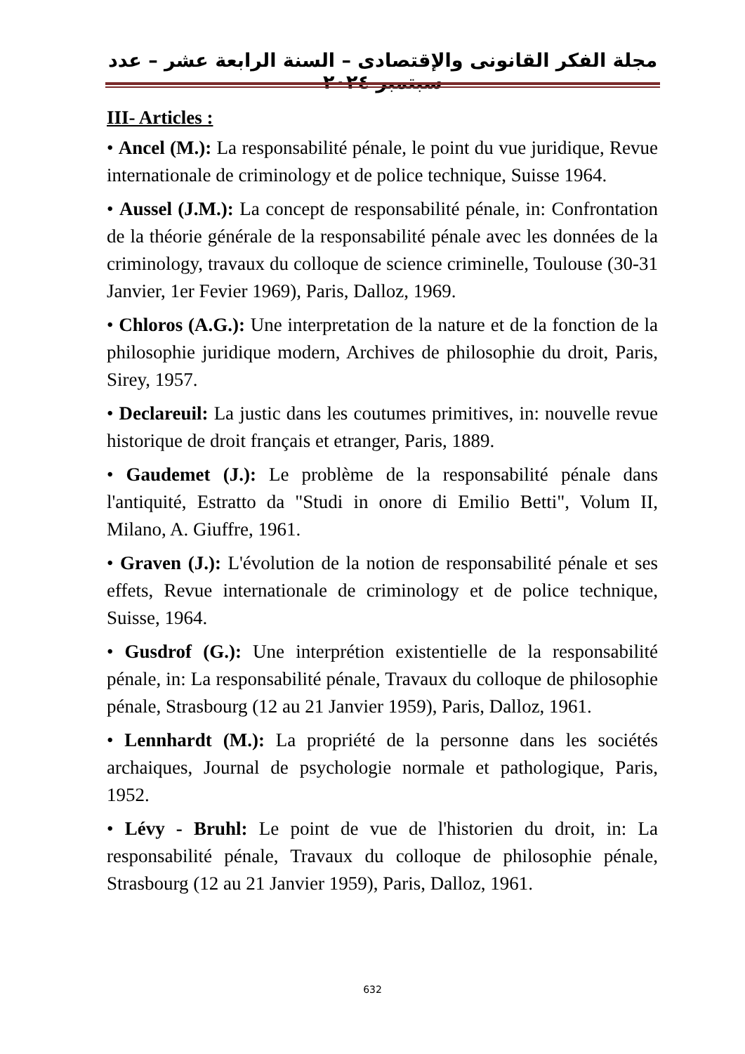مجلة الفكر القانونى والإقتصادى – السنة الرابعة عشر – عدد سبتمبر ٢٠٢٤
III- Articles :
• Ancel (M.): La responsabilité pénale, le point du vue juridique, Revue internationale de criminology et de police technique, Suisse 1964.
• Aussel (J.M.): La concept de responsabilité pénale, in: Confrontation de la théorie générale de la responsabilité pénale avec les données de la criminology, travaux du colloque de science criminelle, Toulouse (30-31 Janvier, 1er Fevier 1969), Paris, Dalloz, 1969.
• Chloros (A.G.): Une interpretation de la nature et de la fonction de la philosophie juridique modern, Archives de philosophie du droit, Paris, Sirey, 1957.
• Declareuil: La justic dans les coutumes primitives, in: nouvelle revue historique de droit français et etranger, Paris, 1889.
• Gaudemet (J.): Le problème de la responsabilité pénale dans l'antiquité, Estratto da "Studi in onore di Emilio Betti", Volum II, Milano, A. Giuffre, 1961.
• Graven (J.): L'évolution de la notion de responsabilité pénale et ses effets, Revue internationale de criminology et de police technique, Suisse, 1964.
• Gusdrof (G.): Une interprétion existentielle de la responsabilité pénale, in: La responsabilité pénale, Travaux du colloque de philosophie pénale, Strasbourg (12 au 21 Janvier 1959), Paris, Dalloz, 1961.
• Lennhardt (M.): La propriété de la personne dans les sociétés archaiques, Journal de psychologie normale et pathologique, Paris, 1952.
• Lévy - Bruhl: Le point de vue de l'historien du droit, in: La responsabilité pénale, Travaux du colloque de philosophie pénale, Strasbourg (12 au 21 Janvier 1959), Paris, Dalloz, 1961.
632